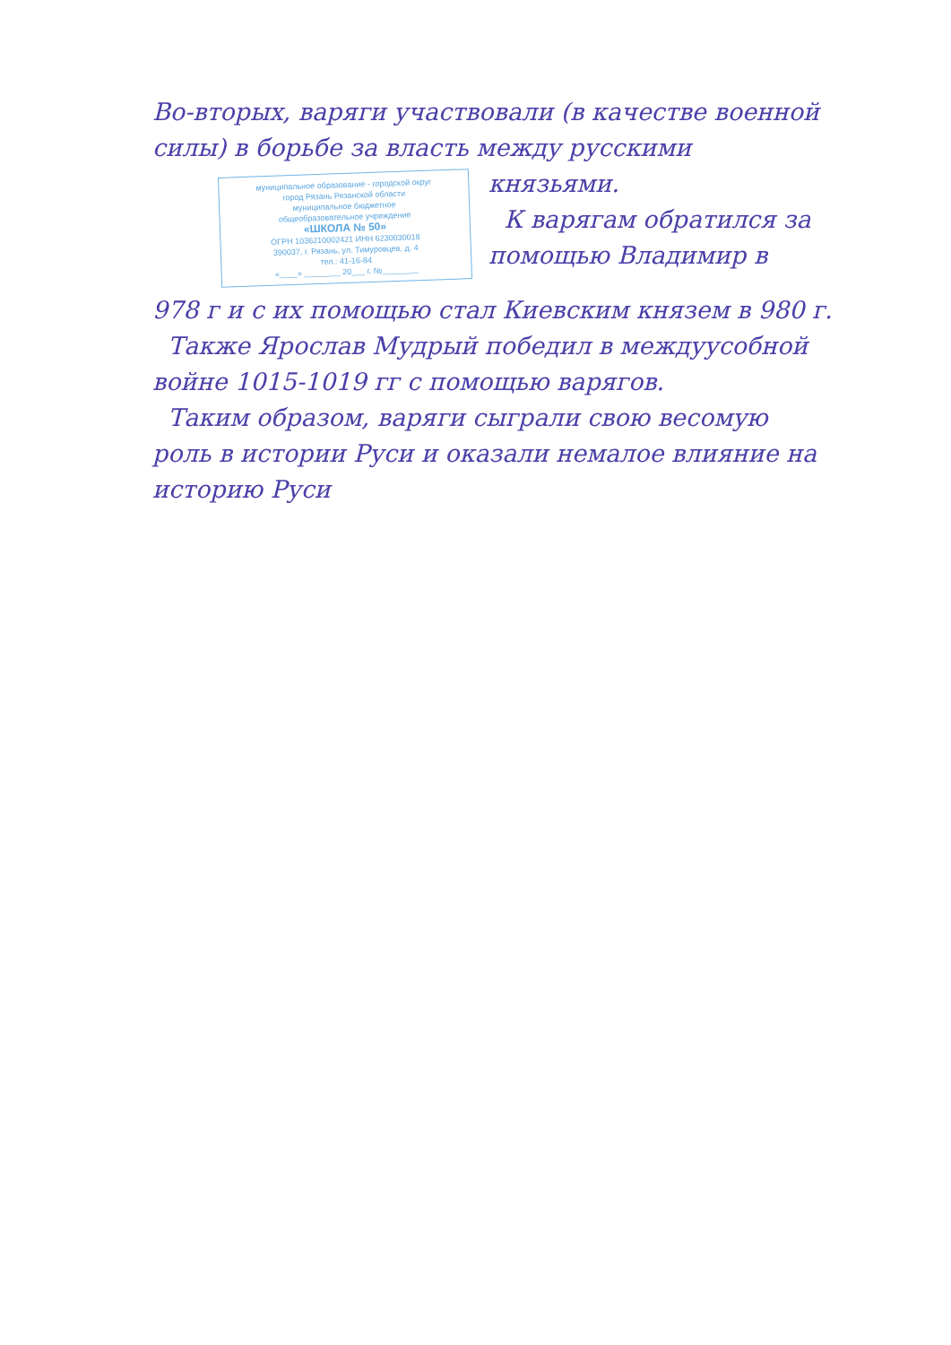Во-вторых, варяги участвовали (в качестве военной силы) в борьбе за власть между русскими
муниципальное образование - городской округ
город Рязань Рязанской области
муниципальное бюджетное
общеобразовательное учреждение
«ШКОЛА № 50»
ОГРН 1036210002421 ИНН 6230030018
390037, г. Рязань, ул. Тимуровцев, д. 4
тел.: 41-16-84
«____» ________ 20___ г. №________
князьями.
К варягам обратился за помощью Владимир в
978 г и с их помощью стал Киевским князем в 980 г.
Также Ярослав Мудрый победил в междуусобной войне 1015-1019 гг с помощью варягов.
Таким образом, варяги сыграли свою весомую роль в истории Руси и оказали немалое влияние на историю Руси